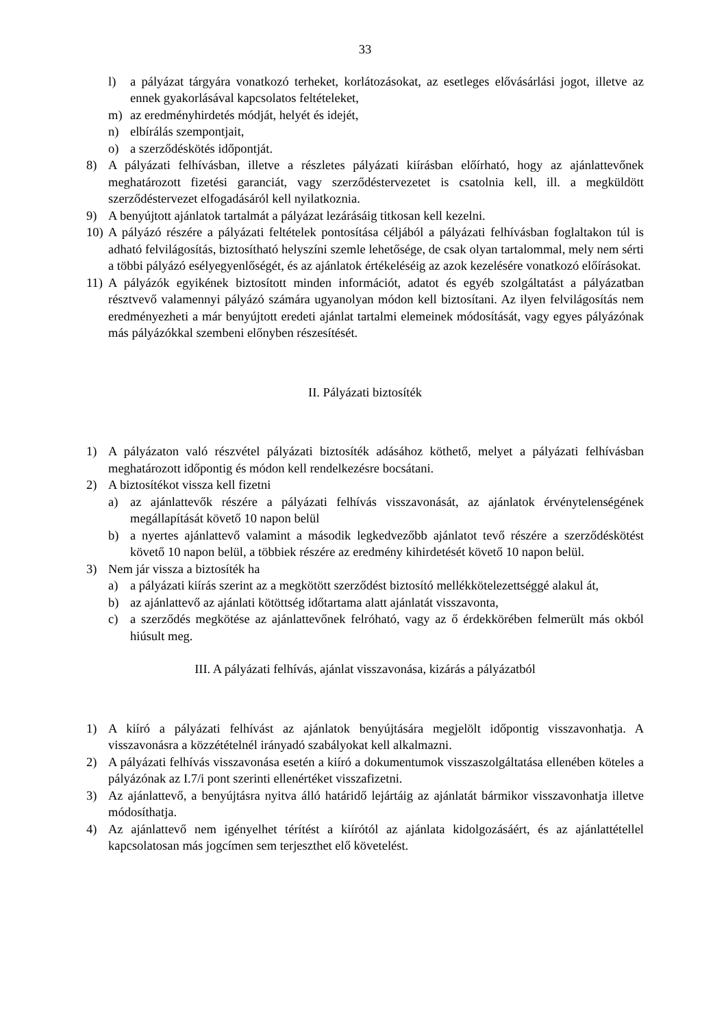33
l) a pályázat tárgyára vonatkozó terheket, korlátozásokat, az esetleges elővásárlási jogot, illetve az ennek gyakorlásával kapcsolatos feltételeket,
m) az eredményhirdetés módját, helyét és idejét,
n) elbírálás szempontjait,
o) a szerződéskötés időpontját.
8) A pályázati felhívásban, illetve a részletes pályázati kiírásban előírható, hogy az ajánlattevőnek meghatározott fizetési garanciát, vagy szerződéstervezetet is csatolnia kell, ill. a megküldött szerződéstervezet elfogadásáról kell nyilatkoznia.
9) A benyújtott ajánlatok tartalmát a pályázat lezárásáig titkosan kell kezelni.
10) A pályázó részére a pályázati feltételek pontosítása céljából a pályázati felhívásban foglaltakon túl is adható felvilágosítás, biztosítható helyszíni szemle lehetősége, de csak olyan tartalommal, mely nem sérti a többi pályázó esélyegyenlőségét, és az ajánlatok értékeléséig az azok kezelésére vonatkozó előírásokat.
11) A pályázók egyikének biztosított minden információt, adatot és egyéb szolgáltatást a pályázatban résztvevő valamennyi pályázó számára ugyanolyan módon kell biztosítani. Az ilyen felvilágosítás nem eredményezheti a már benyújtott eredeti ajánlat tartalmi elemeinek módosítását, vagy egyes pályázónak más pályázókkal szembeni előnyben részesítését.
II. Pályázati biztosíték
1) A pályázaton való részvétel pályázati biztosíték adásához köthető, melyet a pályázati felhívásban meghatározott időpontig és módon kell rendelkezésre bocsátani.
2) A biztosítékot vissza kell fizetni
a) az ajánlattevők részére a pályázati felhívás visszavonását, az ajánlatok érvénytelenségének megállapítását követő 10 napon belül
b) a nyertes ajánlattevő valamint a második legkedvezőbb ajánlatot tevő részére a szerződéskötést követő 10 napon belül, a többiek részére az eredmény kihirdetését követő 10 napon belül.
3) Nem jár vissza a biztosíték ha
a) a pályázati kiírás szerint az a megkötött szerződést biztosító mellékkötelezettséggé alakul át,
b) az ajánlattevő az ajánlati kötöttség időtartama alatt ajánlatát visszavonta,
c) a szerződés megkötése az ajánlattevőnek felróható, vagy az ő érdekkörében felmerült más okból hiúsult meg.
III. A pályázati felhívás, ajánlat visszavonása, kizárás a pályázatból
1) A kiíró a pályázati felhívást az ajánlatok benyújtására megjelölt időpontig visszavonhatja. A visszavonásra a közzétételnél irányadó szabályokat kell alkalmazni.
2) A pályázati felhívás visszavonása esetén a kiíró a dokumentumok visszaszolgáltatása ellenében köteles a pályázónak az I.7/i pont szerinti ellenértéket visszafizetni.
3) Az ajánlattevő, a benyújtásra nyitva álló határidő lejártáig az ajánlatát bármikor visszavonhatja illetve módosíthatja.
4) Az ajánlattevő nem igényelhet térítést a kiírótól az ajánlata kidolgozásáért, és az ajánlattétellel kapcsolatosan más jogcímen sem terjeszthet elő követelést.